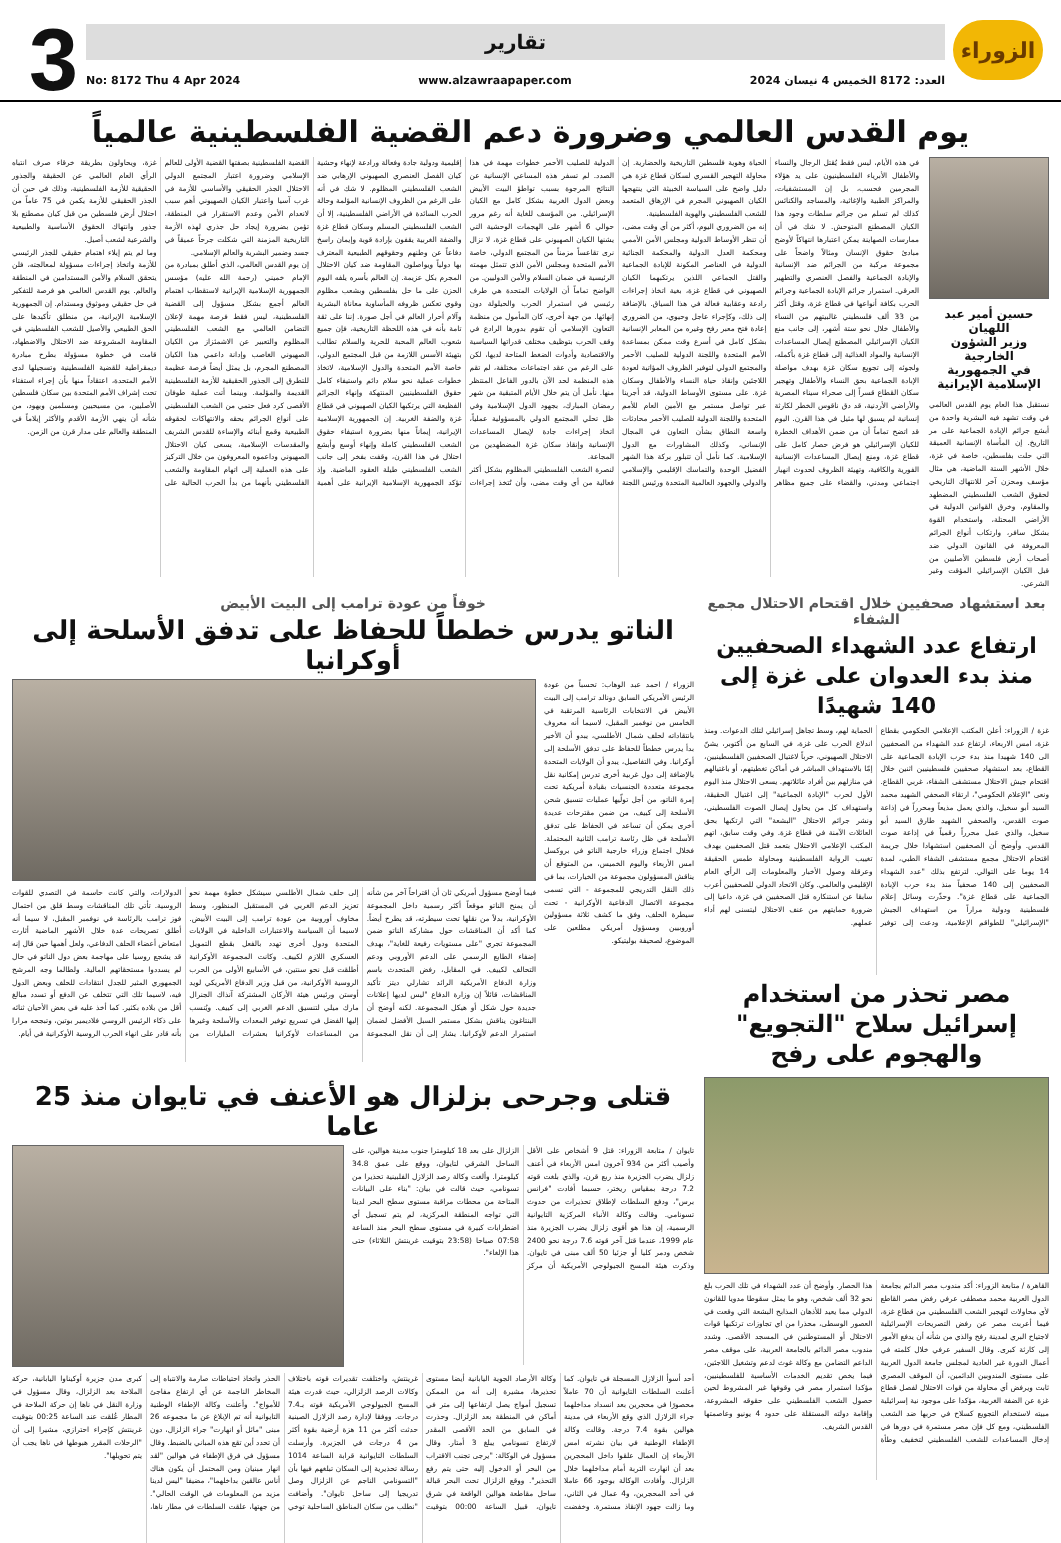الزوراء
تقارير
العدد: 8172 الخميس 4 نيسان 2024 www.alzawraapaper.com No: 8172 Thu 4 Apr 2024
3
يوم القدس العالمي وضرورة دعم القضية الفلسطينية عالمياً
حسين أمير عبد اللهيان
وزير الشؤون الخارجية
في الجمهورية الإسلامية الإيرانية
نستقبل هذا العام يوم القدس العالمي في وقت تشهد فيه البشرية واحدة من أبشع جرائم الإبادة الجماعية على مر التاريخ. إن المأساة الإنسانية العميقة التي حلت بفلسطين، خاصة في غزة، خلال الأشهر الستة الماضية، هي مثال مؤسف ومحزن آخر للانتهاك التاريخي لحقوق الشعب الفلسطيني المضطهد والمقاوم، وخرق القوانين الدولية في الأراضي المحتلة، واستخدام القوة بشكل سافر، وارتكاب أنواع الجرائم المعروفة في القانون الدولي ضد أصحاب أرض فلسطين الأصليين من قبل الكيان الإسرائيلي المؤقت وغير الشرعي.
في هذه الأيام، ليس فقط يُقتل الرجال والنساء والأطفال الأبرياء الفلسطينيون على يد هؤلاء المجرمين فحسب، بل إن المستشفيات، والمراكز الطبية والإغاثية، والمساجد والكنائس كذلك لم تسلم من جرائم سلطات وجود هذا الكيان المصطنع المتوحش. لا شك في أن ممارسات الصهاينة يمكن اعتبارها انتهاكاً لأوضح مبادئ حقوق الإنسان ومثالاً واضحاً على مجموعة مركبة من الجرائم ضد الإنسانية والإبادة الجماعية والفصل العنصري والتطهير العرقي. استمرار جرائم الإبادة الجماعية وجرائم الحرب بكافة أنواعها في قطاع غزة، وقتل أكثر من 33 ألف فلسطيني غالبيتهم من النساء والأطفال خلال نحو ستة أشهر، إلى جانب منع الكيان الإسرائيلي المصطنع إيصال المساعدات الإنسانية والمواد الغذائية إلى قطاع غزة بأكمله، ولجوئه إلى تجويع سكان غزة بهدف مواصلة الإبادة الجماعية بحق النساء والأطفال وتهجير سكان القطاع قسراً إلى صحراء سيناء المصرية والأراضي الأردنية، قد دق ناقوس الخطر لكارثة إنسانية لم يسبق لها مثيل في هذا القرن. اليوم قد اتضح تماماً أن من ضمن الأهداف الخطرة للكيان الإسرائيلي هو فرض حصار كامل على قطاع غزة، ومنع إيصال المساعدات الإنسانية الفورية والكافية، وتهيئة الظروف لحدوث انهيار اجتماعي ومدني، والقضاء على جميع مظاهر الحياة وهوية فلسطين التاريخية والحضارية. إن محاولة التهجير القسري لسكان قطاع غزة هي دليل واضح على السياسة الخبيثة التي ينتهجها الكيان الصهيوني المجرم في الإزهاق المتعمد للشعب الفلسطيني والهوية الفلسطينية.
إنه من الضروري اليوم، أكثر من أي وقت مضى، أن تنظر الأوساط الدولية ومجلس الأمن الأممي ومحكمة العدل الدولية والمحكمة الجنائية الدولية في العناصر المكونة للإبادة الجماعية والقتل الجماعي اللذين يرتكبهما الكيان الصهيوني في قطاع غزة، بغية اتخاذ إجراءات رادعة وعقابية فعالة في هذا السياق. بالإضافة إلى ذلك، وكإجراء عاجل وحيوي، من الضروري إعادة فتح معبر رفح وغيره من المعابر الإنسانية بشكل كامل في أسرع وقت ممكن بمساعدة الأمم المتحدة واللجنة الدولية للصليب الأحمر والمجتمع الدولي لتوفير الظروف المؤاتية لعودة اللاجئين وإنقاذ حياة النساء والأطفال وسكان غزة. على مستوى الأوساط الدولية، قد أجرينا عبر تواصل مستمر مع الأمين العام للأمم المتحدة واللجنة الدولية للصليب الأحمر محادثات واسعة النطاق بشأن التعاون في المجال الإنساني، وكذلك المشاورات مع الدول الإسلامية. كما نأمل أن تتبلور بركة هذا الشهر الفضيل الوحدة والتماسك الإقليمي والإسلامي والدولي والجهود العالمية المتحدة ورئيس اللجنة الدولية للصليب الأحمر خطوات مهمة في هذا الصدد. لم تسفر هذه المساعي الإنسانية عن النتائج المرجوة بسبب تواطؤ البيت الأبيض وبعض الدول الغربية بشكل كامل مع الكيان الإسرائيلي. من المؤسف للغاية أنه رغم مرور حوالي 6 أشهر على الهجمات الوحشية التي يشنها الكيان الصهيوني على قطاع غزة، لا نزال نرى تقاعساً مزمناً من المجتمع الدولي، خاصة الأمم المتحدة ومجلس الأمن الذي تتمثل مهمته الرئيسية في ضمان السلام والأمن الدوليين. من الواضح تماماً أن الولايات المتحدة هي طرف رئيسي في استمرار الحرب والحيلولة دون إنهائها. من جهة أخرى، كان المأمول من منظمة التعاون الإسلامي أن تقوم بدورها الرادع في وقف الحرب بتوظيف مختلف قدراتها السياسية والاقتصادية وأدوات الضغط المتاحة لديها، لكن على الرغم من عقد اجتماعات مختلفة، لم تقم هذه المنظمة لحد الآن بالدور الفاعل المنتظر منها. نأمل أن يتم خلال الأيام المتبقية من شهر رمضان المبارك، بجهود الدول الإسلامية وفي ظل تحلي المجتمع الدولي بالمسؤولية عملياً، اتخاذ إجراءات جادة لإيصال المساعدات الإنسانية وإنقاذ سكان غزة المضطهدين من المجاعة.
لنصرة الشعب الفلسطيني المظلوم بشكل أكثر فعالية من أي وقت مضى، وأن تُتخذ إجراءات إقليمية ودولية جادة وفعالة ورادعة لإنهاء وحشية كيان الفصل العنصري الصهيوني الإرهابي ضد الشعب الفلسطيني المظلوم. لا شك في أنه على الرغم من الظروف الإنسانية المؤلمة وحالة الحرب السائدة في الأراضي الفلسطينية، إلا أن الشعب الفلسطيني المسلم وسكان قطاع غزة والضفة الغربية يقفون بإرادة قوية وإيمان راسخ دفاعاً عن وطنهم وحقوقهم الطبيعية المعترف بها دولياً ويواصلون المقاومة ضد كيان الاحتلال المجرم بكل عزيمة. إن العالم بأسره يلفه اليوم الحزن على ما حل بفلسطين وبشعب مظلوم وقوي تعكس ظروفه المأساوية معاناة البشرية وآلام أحرار العالم في أجل صورة. إننا على ثقة تامة بأنه في هذه اللحظة التاريخية، فإن جميع شعوب العالم المحبة للحرية والسلام تطالب بتهيئة الأسس اللازمة من قبل المجتمع الدولي، خاصة الأمم المتحدة والدول الإسلامية، لاتخاذ خطوات عملية نحو سلام دائم واستيفاء كامل حقوق الفلسطينيين المنتهكة وإنهاء الجرائم الفظيعة التي يرتكبها الكيان الصهيوني في قطاع غزة والضفة الغربية. إن الجمهورية الإسلامية الإيرانية، إيماناً منها بضرورة استيفاء حقوق الشعب الفلسطيني كاملة وإنهاء أوسع وأبشع احتلال في هذا القرن، وقفت بفخر إلى جانب الشعب الفلسطيني طيلة العقود الماضية. وإذ تؤكد الجمهورية الإسلامية الإيرانية على أهمية القضية الفلسطينية بصفتها القضية الأولى للعالم الإسلامي وضرورة اعتبار المجتمع الدولي الاحتلال الجذر الحقيقي والأساسي للأزمة في غرب آسيا واعتبار الكيان الصهيوني أهم سبب لانعدام الأمن وعدم الاستقرار في المنطقة، تؤمن بضرورة إيجاد حل جذري لهذه الأزمة التاريخية المزمنة التي شكلت جرحاً عميقاً في جسد وضمير البشرية والعالم الإسلامي.
إن يوم القدس العالمي، الذي أطلق بمبادرة من الإمام خميني (رحمة الله عليه) مؤسس الجمهورية الإسلامية الإيرانية لاستقطاب اهتمام العالم أجمع بشكل مسؤول إلى القضية الفلسطينية، ليس فقط فرصة مهمة لإعلان التضامن العالمي مع الشعب الفلسطيني المظلوم والتعبير عن الاشمئزاز من الكيان الصهيوني الغاصب وإدانة داعمي هذا الكيان المصطنع المجرم، بل يمثل أيضاً فرصة عظيمة للتطرق إلى الجذور الحقيقية للأزمة الفلسطينية القديمة والمؤلمة. وبينما أتت عملية طوفان الأقصى كرد فعل حتمي من الشعب الفلسطيني على أنواع الجرائم بحقه والانتهاكات لحقوقه الطبيعية وقمع أبنائه والإساءة للقدس الشريف والمقدسات الإسلامية، يسعى كيان الاحتلال الصهيوني وداعموه المعروفون من خلال التركيز على هذه العملية إلى اتهام المقاومة والشعب الفلسطيني بأنهما من بدأ الحرب الحالية على غزة، ويحاولون بطريقة خرقاء صرف انتباه الرأي العام العالمي عن الحقيقة والجذور الحقيقية للأزمة الفلسطينية، وذلك في حين أن الجذر الحقيقي للأزمة يكمن في 75 عاماً من احتلال أرض فلسطين من قبل كيان مصطنع بلا جذور وانتهاك الحقوق الأساسية والطبيعية والشرعية لشعب أصيل.
وما لم يتم إيلاء اهتمام حقيقي للجذر الرئيسي للأزمة واتخاذ إجراءات مسؤولة لمعالجته، فلن يتحقق السلام والأمن المستدامين في المنطقة والعالم. يوم القدس العالمي هو فرصة للتفكير في حل حقيقي وموثوق ومستدام. إن الجمهورية الإسلامية الإيرانية، من منطلق تأكيدها على الحق الطبيعي والأصيل للشعب الفلسطيني في المقاومة المشروعة ضد الاحتلال والاضطهاد، قامت في خطوة مسؤولة بطرح مبادرة ديمقراطية للقضية الفلسطينية وتسجيلها لدى الأمم المتحدة، اعتقاداً منها بأن إجراء استفتاء تحت إشراف الأمم المتحدة بين سكان فلسطين الأصليين، من مسيحيين ومسلمين ويهود، من شأنه أن ينهي الأزمة الأقدم والأكثر إيلاماً في المنطقة والعالم على مدار قرن من الزمن.
بعد استشهاد صحفيين خلال اقتحام الاحتلال مجمع الشفاء
ارتفاع عدد الشهداء الصحفيين منذ بدء العدوان على غزة إلى 140 شهيدًا
غزة / الزوراء: أعلن المكتب الإعلامي الحكومي بقطاع غزة، امس الاربعاء، ارتفاع عدد الشهداء من الصحفيين الى 140 شهيدا منذ بدء حرب الإبادة الجماعية على القطاع، بعد استشهاد صحفيين فلسطينيين اثنين خلال اقتحام جيش الاحتلال مستشفى الشفاء، غربي القطاع. ونعى "الإعلام الحكومي"، ارتقاء الصحفي الشهيد محمد السيد أبو سخيل، والذي يعمل مذيعاً ومحرراً في إذاعة صوت القدس، والصحفي الشهيد طارق السيد أبو سخيل، والذي عمل محرراً رقمياً في إذاعة صوت القدس. وأوضح أن الصحفيين استشهادا خلال جريمة اقتحام الاحتلال مجمع مستشفى الشفاء الطبي، لمدة 14 يوما على التوالي. لترتفع بذلك "عدد الشهداء الصحفيين إلى 140 صحفياً منذ بدء حرب الإبادة الجماعية على قطاع غزة". وحذّرت وسائل إعلام فلسطينية ودولية مراراً من استهداف الجيش "الإسرائيلي" للطواقم الإعلامية، ودعت إلى توفير الحماية لهم، وسط تجاهل إسرائيلي لتلك الدعوات. ومنذ اندلاع الحرب على غزة، في السابع من أكتوبر، يشنّ الاحتلال الصهيوني، حرباً لاغتيال الصحفيين الفلسطينيين، إمّا بالاستهداف المباشر في أماكن تغطيتهم، أو باغتيالهم في منازلهم بين أفراد عائلاتهم. يسعى الاحتلال منذ اليوم الأول لحرب "الإبادة الجماعية" إلى اغتيال الحقيقة، واستهداف كل من يحاول إيصال الصوت الفلسطيني، ونشر جرائم الاحتلال "البشعة" التي ارتكبها بحق العائلات الآمنة في قطاع غزة. وفي وقت سابق، اتهم المكتب الإعلامي الاحتلال بتعمد قتل الصحفيين بهدف تغييب الرواية الفلسطينية ومحاولة طمس الحقيقة وعرقلة وصول الأخبار والمعلومات إلى الرأي العام الإقليمي والعالمي. وكان الاتحاد الدولي للصحفيين أعرب سابقا عن استنكاره قتل الصحفيين في غزة، داعيا إلى ضرورة حمايتهم من عنف الاحتلال ليتسنى لهم أداء عملهم.
مصر تحذر من استخدام إسرائيل سلاح "التجويع" والهجوم على رفح
خوفاً من عودة ترامب إلى البيت الأبيض
الناتو يدرس خططاً للحفاظ على تدفق الأسلحة إلى أوكرانيا
الزوراء / احمد عبد الوهاب: تحسباً من عودة الرئيس الأمريكي السابق دونالد ترامب إلى البيت الأبيض في الانتخابات الرئاسية المرتقبة في الخامس من نوفمبر المقبل، لاسيما أنه معروف بانتقاداته لحلف شمال الأطلسي، يبدو أن الأخير بدأ يدرس خططاً للحفاظ على تدفق الأسلحة إلى أوكرانيا. وفي التفاصيل، يبدو أن الولايات المتحدة بالإضافة إلى دول غربية أخرى تدرس إمكانية نقل مجموعة متعددة الجنسيات بقيادة أمريكية تحت إمرة الناتو، من أجل تولّيها عمليات تنسيق شحن الأسلحة إلى كييف، من ضمن مقترحات عديدة أخرى يمكن أن تساعد في الحفاظ على تدفق الأسلحة في ظل رئاسة ترامب الثانية المحتملة. فخلال اجتماع وزراء خارجية الناتو في بروكسل امس الأربعاء واليوم الخميس، من المتوقع أن يناقش المسؤولون مجموعة من الخيارات، بما في ذلك النقل التدريجي للمجموعة - التي تسمى مجموعة الاتصال الدفاعية الأوكرانية - تحت سيطرة الحلف، وفق ما كشف ثلاثة مسؤولين أوروبيين ومسؤول أمريكي مطلعين على الموضوع، لصحيفة بوليتيكو.
فيما أوضح مسؤول أمريكي ثان أن اقتراحاً آخر من شأنه أن يمنح الناتو موقعاً أكثر رسمية داخل المجموعة الأوكرانية، بدلاً من نقلها تحت سيطرته، قد يطرح أيضاً. كما أكد أن المناقشات حول مشاركة الناتو ضمن المجموعة تجري "على مستويات رفيعة للغاية"، بهدف إضفاء الطابع الرسمي على الدعم الأوروبي ودعم التحالف لكييف. في المقابل، رفض المتحدث باسم وزارة الدفاع الأمريكية الرائد تشارلي ديتز تأكيد المناقشات، قائلاً إن وزارة الدفاع "ليس لديها إعلانات جديدة حول شكل أو هيكل المجموعة. لكنه أوضح أن البنتاغون يناقش بشكل مستمر السبل الأفضل لضمان استمرار الدعم لأوكرانيا. يشار إلى أن نقل المجموعة إلى حلف شمال الأطلسي سيشكل خطوة مهمة نحو تعزيز الدعم الغربي في المستقبل المنظور، وسط مخاوف أوروبية من عودة ترامب إلى البيت الأبيض. لاسيما أن السياسة والاعتبارات الداخلية في الولايات المتحدة ودول أخرى تهدد بالفعل بقطع التمويل العسكري اللازم لكييف. وكانت المجموعة الأوكرانية أطلقت قبل نحو سنتين، في الأسابيع الأولى من الحرب الروسية الأوكرانية، من قبل وزير الدفاع الأمريكي لويد أوستن ورئيس هيئة الأركان المشتركة آنذاك الجنرال مارك ميلي لتنسيق الدعم الغربي إلى كييف. ويُنسب إليها الفضل في تسريع توفير المعدات والأسلحة وغيرها من المساعدات لأوكرانيا بعشرات المليارات من الدولارات، والتي كانت حاسمة في التصدي للقوات الروسية. تأتي تلك المناقشات وسط قلق من احتمال فوز ترامب بالرئاسة في نوفمبر المقبل، لا سيما أنه أطلق تصريحات عدة خلال الأشهر الماضية أثارت امتعاض أعضاء الحلف الدفاعي، ولعل أهمها حين قال إنه قد يشجع روسيا على مهاجمة بعض دول الناتو في حال لم يسددوا مستحقاتهم المالية. ولطالما وجه المرشح الجمهوري المثير للجدل انتقادات للحلف وبعض الدول فيه، لاسيما تلك التي تتخلف عن الدفع أو تسدد مبالغ أقل من بلاده بكثير. كما أخذ عليه في بعض الأحيان ثنائه على ذكاء الرئيس الروسي فلاديمير بوتين، وتبجحه مرارا بأنه قادر على انهاء الحرب الروسية الأوكرانية في أيام.
القاهرة / متابعة الزوراء: أكد مندوب مصر الدائم بجامعة الدول العربية محمد مصطفى عرفي رفض مصر القاطع لأي محاولات لتهجير الشعب الفلسطيني من قطاع غزة، فيما أعربت مصر عن رفض التصريحات الإسرائيلية لاجتياح البري لمدينة رفح والذي من شأنه أن يدفع الأمور إلى كارثة كبرى. وقال السفير عرفي خلال كلمته في أعمال الدورة غير العادية لمجلس جامعة الدول العربية على مستوى المندوبين الدائمين، أن الموقف المصري ثابت ويرفض أي محاولة من قوات الاحتلال لفصل قطاع غزة عن الضفة الغربية، مؤكدا على موجود نية إسرائيلية مبيته لاستخدام التجويع كسلاح في حربها ضد الشعب الفلسطيني، ومع كل فإن مصر مستمرة في دورها في إدخال المساعدات للشعب الفلسطيني لتخفيف وطأة هذا الحصار. وأوضح أن عدد الشهداء في تلك الحرب بلغ نحو 32 ألف شخص، وهو ما يمثل سقوطا مدويا للقانون الدولي مما يعيد للأذهان المذابح البشعة التي وقعت في العصور الوسطى، محذرا من اي تجاوزات ترتكبها قوات الاحتلال أو المستوطنين في المسجد الأقصى. وشدد مندوب مصر الدائم بالجامعة العربية، على موقف مصر الداعم التضامن مع وكالة غوث لدعم وتشغيل اللاجئين، فيما يخص تقديم الخدمات الأساسية للفلسطينيين، مؤكدا استمرار مصر في وقوفها غير المشروط لحين حصول الشعب الفلسطيني على حقوقه المشروعة، وإقامة دولته المستقلة على حدود 4 يونيو وعاصمتها القدس الشريف.
قتلى وجرحى بزلزال هو الأعنف في تايوان منذ 25 عاما
تايوان / متابعة الزوراء: قتل 9 أشخاص على الأقل وأصيب أكثر من 934 آخرون امس الأربعاء في أعنف زلزال يضرب الجزيرة منذ ربع قرن، والذي بلغت قوته 7.2 درجة بمقياس ريختر، حسبما أفادت "فرانس برس"، ودفع السلطات لإطلاق تحذيرات من حدوث تسونامي. وقالت وكالة الأنباء المركزية التايوانية الرسمية، إن هذا هو أقوى زلزال يضرب الجزيرة منذ عام 1999، عندما قتل آخر قوته 7.6 درجة نحو 2400 شخص ودمر كليا أو جزئيا 50 ألف مبنى في تايوان. وذكرت هيئة المسح الجيولوجي الأمريكية أن مركز الزلزال على بعد 18 كيلومترا جنوب مدينة هوالين، على الساحل الشرقي لتايوان، ووقع على عمق 34.8 كيلومترا. وألغت وكالة رصد الزلازل الفلبينية تحذيرا من تسونامي، حيث قالت في بيان: "بناء على البيانات المتاحة من محطات مراقبة مستوى سطح البحر لدينا التي تواجه المنطقة المركزية، لم يتم تسجيل أي اضطرابات كبيرة في مستوى سطح البحر منذ الساعة 07:58 صباحا (23:58 بتوقيت غرينتش الثلاثاء) حتى هذا الإلغاء".
أحد أسوأ الزلازل المسجلة في تايوان. كما أعلنت السلطات التايوانية أن 70 عاملاً محصورًا في محجرين بعد انسداد مداخلهما جراء الزلازل الذي وقع الأربعاء في مدينة هوالين بقوة 7.4 درجة. وقالت وكالة الإطفاء الوطنية في بيان نشرته امس الأربعاء إن العمال علقوا داخل المحجرين بعد أن انهارت التربة أمام مداخلهما خلال الزلزال. وأفادت الوكالة بوجود 66 عاملا في أحد المحجرين، و4 عمال في الثاني، وما زالت جهود الإنقاذ مستمرة. وخفضت وكالة الأرصاد الجوية اليابانية أيضا مستوى تحذيرها، مشيرة إلى أنه من الممكن تسجيل أمواج يصل ارتفاعها إلى متر في أماكن في المنطقة بعد الزلزال. وحذرت في السابق من الحد الأقصى المقدر لارتفاع تسونامي يبلغ 3 أمتار. وقال مسؤول في الوكالة: "يرجى تجنب الاقتراب من البحر أو الدخول إليه حتى يتم رفع التحذير". ووقع الزلزال تحت البحر قبالة ساحل مقاطعة هوالين الواقعة في شرق تايوان، قبيل الساعة 00:00 بتوقيت غرينتش، واختلفت تقديرات قوته باختلاف وكالات الرصد الزلزالي، حيث قدرت هيئة المسح الجيولوجي الأمريكية قوته بـ7.4 درجات. ووفقا لإدارة رصد الزلازل الصينية حدثت أكثر من 11 هزة أرضية بقوة أكثر من 4 درجات في الجزيرة. وأرسلت السلطات التايوانية قرابة الساعة 1014 رسالة تحذيرية إلى السكان تبلغهم فيها بأن "التسونامي الناجم عن الزلزال وصل تدريجيا إلى ساحل تايوان". وأضافت "نطلب من سكان المناطق الساحلية توخي الحذر واتخاذ احتياطات صارمة والانتباه إلى المخاطر الناجمة عن أي ارتفاع مفاجئ للأمواج". وأعلنت وكالة الإطفاء الوطنية التايوانية أنه تم الإبلاغ عن ما مجموعه 26 مبنى "مائل أو انهارت" جراء الزلزال، دون أن تحدد أين تقع هذه المباني بالضبط. وقال مسؤول في فرق الإطفاء في هوالين "لقد انهار مبنيان ومن المحتمل أن يكون هناك أناس عالقين بداخلهما"، مضيفا "ليس لدينا مزيد من المعلومات في الوقت الحالي". من جهتها، علقت السلطات في مطار ناها، كبرى مدن جزيرة أوكيناوا اليابانية، حركة الملاحة بعد الزلزال، وقال مسؤول في وزارة النقل في ناها إن حركة الملاحة في المطار عُلقت عند الساعة 00:25 بتوقيت غرينتش كإجراء احترازي، مشيرا إلى أن "الرحلات المقرر هبوطها في ناها يجب أن يتم تحويلها".